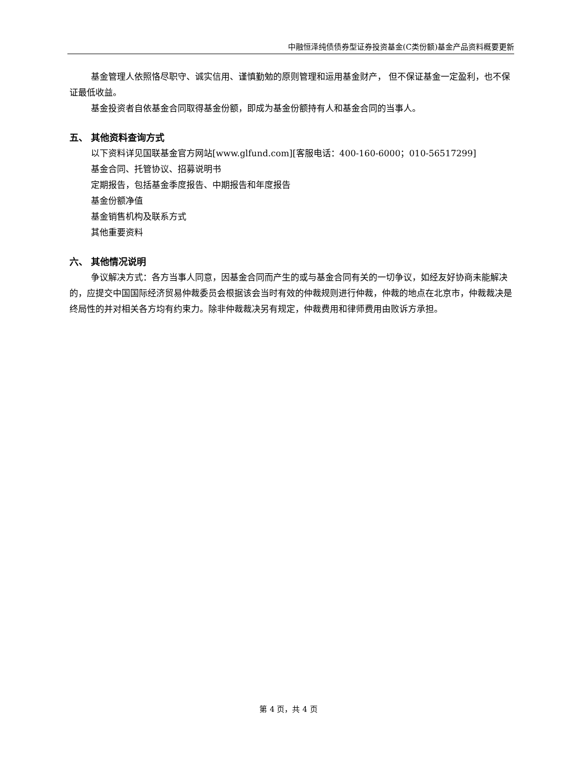中融恒泽纯债债券型证券投资基金(C类份额)基金产品资料概要更新
基金管理人依照恪尽职守、诚实信用、谨慎勤勉的原则管理和运用基金财产， 但不保证基金一定盈利，也不保证最低收益。
基金投资者自依基金合同取得基金份额，即成为基金份额持有人和基金合同的当事人。
五、 其他资料查询方式
以下资料详见国联基金官方网站[www.glfund.com][客服电话：400-160-6000；010-56517299]
基金合同、托管协议、招募说明书
定期报告，包括基金季度报告、中期报告和年度报告
基金份额净值
基金销售机构及联系方式
其他重要资料
六、 其他情况说明
争议解决方式：各方当事人同意，因基金合同而产生的或与基金合同有关的一切争议，如经友好协商未能解决的，应提交中国国际经济贸易仲裁委员会根据该会当时有效的仲裁规则进行仲裁，仲裁的地点在北京市，仲裁裁决是终局性的并对相关各方均有约束力。除非仲裁裁决另有规定，仲裁费用和律师费用由败诉方承担。
第 4 页，共 4 页